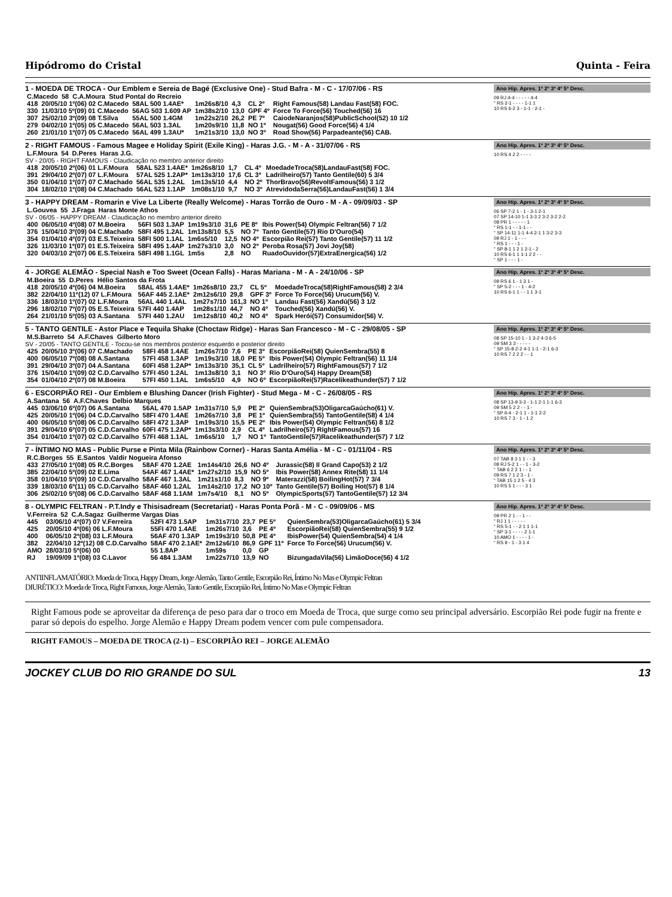Hipódromo do Cristal Quinta - Feira
1 - MOEDA DE TROCA - Our Emblem e Sereia de Bagé (Exclusive One) - Stud Bafra - M - C - 17/07/06 - RS
| C.Macedo | 58 | C.A.Moura | Stud Pontal do Recreio |
| 418 | 20/05/10 1º(06) 02 C.Macedo | 58AL 500 1.4AE* | 1m26s8/10 | 4,3 | CL 2º | Right Famous(58) Landau Fast(58) FOC. |
| 330 | 11/03/10 5º(09) 01 C.Macedo | 56AG 503 1.609 AP | 1m38s2/10 | 13,0 | GPF 4º | Force To Force(56) Touched(56) 16 |
| 307 | 25/02/10 3º(09) 08 T.Silva | 55AL 500 1.4GM | 1m22s2/10 | 26,2 | PE 7º | CaiodeNaranjos(58)PublicSchool(52) 10 1/2 |
| 279 | 04/02/10 1º(05) 05 C.Macedo | 56AL 503 1.3AL | 1m20s9/10 | 11,8 | NO 1º | Nougat(56) Good Force(56) 4 1/4 |
| 260 | 21/01/10 1º(07) 05 C.Macedo | 56AL 499 1.3AU* | 1m21s3/10 | 13,0 | NO 3º | Road Show(56) Parpadeante(56) CAB. |
Ano Hip. Apres. 1º 2º 3º 4º 5º Desc.
09 RJ 4-4 - - - - - 4-4
“ RS 2-1 - - - - 1-1 1
10 RS 6-2 3 - 1-1 - 2-1 -
2 - RIGHT FAMOUS - Famous Magee e Holiday Spirit (Exile King) - Haras J.G. - M - A - 31/07/06 - RS
| L.F.Moura | 54 | D.Peres | Haras J.G. |
SV - 20/05 - RIGHT FAMOUS - Claudicação no membro anterior direito
| 418 | 20/05/10 2º(06) 01 L.F.Moura | 58AL 523 1.4AE* | 1m26s8/10 | 1,7 | CL 4º | MoedadeTroca(58)LandauFast(58) FOC. |
| 391 | 29/04/10 2º(07) 07 L.F.Moura | 57AL 525 1.2AP* | 1m13s3/10 | 17,6 | CL 3º | Ladrilheiro(57) Tanto Gentile(60) 5 3/4 |
| 350 | 01/04/10 1º(07) 07 C.Machado | 56AL 535 1.2AL | 1m13s5/10 | 4,4 | NO 2º | ThorBravo(56)RevoltFamous(56) 3 1/2 |
| 304 | 18/02/10 1º(08) 04 C.Machado | 56AL 523 1.1AP | 1m08s1/10 | 9,7 | NO 3º | AtrevidodaSerra(56)LandauFast(56) 1 3/4 |
Ano Hip. Apres. 1º 2º 3º 4º 5º Desc.
10 RS 4 2 2 - - - -
3 - HAPPY DREAM - Romarin e Vive La Liberte (Really Welcome) - Haras Torrão de Ouro - M - A - 09/09/03 - SP
| L.Gouvea | 55 | J.Fraga | Haras Monte Athos |
SV - 06/05 - HAPPY DREAM - Claudicação no membro anterior direito
| 400 | 06/05/10 4º(08) 07 M.Boeira | 56FI 503 1.3AP | 1m19s3/10 | 31,6 | PE 8º | Ibis Power(54) Olympic Feltran(56) 7 1/2 |
| 376 | 15/04/10 3º(09) 04 C.Machado | 58FI 495 1.2AL | 1m13s8/10 | 5,5 | NO 7º | Tanto Gentile(57) Rio D'Ouro(54) |
| 354 | 01/04/10 4º(07) 03 E.S.Teixeira | 58FI 500 1.1AL | 1m6s5/10 | 12,5 | NO 4º | Escorpião Rei(57) Tanto Gentile(57) 11 1/2 |
| 326 | 11/03/10 1º(07) 01 E.S.Teixeira | 58FI 495 1.4AP | 1m27s3/10 | 3,0 | NO 2º | Peroba Rosa(57) Jovi Joy(58) |
| 320 | 04/03/10 2º(07) 06 E.S.Teixeira | 58FI 498 1.1GL | 1m5s | 2,8 | NO | RuadoOuvidor(57)ExtraEnergica(56) 1/2 |
Ano Hip. Apres. 1º 2º 3º 4º 5º Desc.
06 SP 7-2 1 - 1 - 3-1 2-1
07 SP 14-10 1-1 3-3 2 3-2 3-2 2-2
08 PR 1 - - - - - 1
“ RS 1-1 - - 1-1 - -
“ SP 14-11 1-1 4-4 2-1 1 3-2 3-3
09 RJ 1 - 1 - - -
“ RS 1 - - - 1 -
“ SP 8-1 1 2 1 2-1 - 2
10 RS 6-1 1 1-1 2 2 - -
“ SP 1 - - - 1 -
4 - JORGE ALEMÃO - Special Nash e Too Sweet (Ocean Falls) - Haras Mariana - M - A - 24/10/06 - SP
| M.Boeira | 55 | D.Peres | Hélio Santos da Frota |
| 418 | 20/05/10 4º(06) 04 M.Boeira | 58AL 455 1.4AE* | 1m26s8/10 | 23,7 | CL 5º | MoedadeTroca(58)RightFamous(58) 2 3/4 |
| 382 | 22/04/10 11º(12) 07 L.F.Moura | 56AF 445 2.1AE* | 2m12s6/10 | 29,8 | GPF 3º | Force To Force(56) Urucum(56) V. |
| 336 | 18/03/10 1º(07) 02 L.F.Moura | 56AL 440 1.4AL | 1m27s7/10 | 161,3 | NO 1º | Landau Fast(56) Xandú(56) 3 1/2 |
| 296 | 18/02/10 7º(07) 05 E.S.Teixeira | 57FI 440 1.4AP | 1m28s1/10 | 44,7 | NO 4º | Touched(56) Xandú(56) V. |
| 264 | 21/01/10 5º(05) 03 A.Santana | 57FI 440 1.2AU | 1m12s8/10 | 40,2 | NO 4º | Spark Herói(57) Consumidor(56) V. |
Ano Hip. Apres. 1º 2º 3º 4º 5º Desc.
09 RS 6 1 - 1 3 1 -
“ SP 5-2 - - - 1 - 4-2
10 RS 6-1 1 - - 1 1 3-1
5 - TANTO GENTILE - Astor Place e Tequila Shake (Choctaw Ridge) - Haras San Francesco - M - C - 29/08/05 - SP
| M.S.Barreto | 54 | A.F.Chaves | Gilberto Moro |
SV - 20/05 - TANTO GENTILE - Tocou-se nos membros posterior esquerdo e posterior direito
| 425 | 20/05/10 3º(06) 07 C.Machado | 58FI 458 1.4AE | 1m26s7/10 | 7,6 | PE 3º | EscorpiãoRei(58) QuienSembra(55) 8 |
| 400 | 06/05/10 7º(08) 08 A.Santana | 57FI 458 1.3AP | 1m19s3/10 | 18,0 | PE 5º | Ibis Power(54) Olympic Feltran(56) 11 1/4 |
| 391 | 29/04/10 3º(07) 04 A.Santana | 60FI 458 1.2AP* | 1m13s3/10 | 35,1 | CL 5º | Ladrilheiro(57) RightFamous(57) 7 1/2 |
| 376 | 15/04/10 1º(09) 02 C.D.Carvalho | 57FI 450 1.2AL | 1m13s8/10 | 3,1 | NO 3º | Rio D'Ouro(54) Happy Dream(58) |
| 354 | 01/04/10 2º(07) 08 M.Boeira | 57FI 450 1.1AL | 1m6s5/10 | 4,9 | NO 6º | EscorpiãoRei(57)Racelikeathunder(57) 7 1/2 |
Ano Hip. Apres. 1º 2º 3º 4º 5º Desc.
08 SP 15-10 1 - 1 3-2 4-3 6-5
09 SM 3 3 - - - - -
“ SP 15-8 2-2 4-1 1-1 - 2-1 6-3
10 RS 7 2 2 2 - - 1
6 - ESCORPIÃO REI - Our Emblem e Blushing Dancer (Irish Fighter) - Stud Mega - M - C - 26/08/05 - RS
| A.Santana | 56 | A.F.Chaves | Delbio Marques |
| 445 | 03/06/10 6º(07) 06 A.Santana | 56AL 470 1.5AP | 1m31s7/10 | 5,9 | PE 2º | QuienSembra(53)OligarcaGaúcho(61) V. |
| 425 | 20/05/10 1º(06) 04 C.D.Carvalho | 58FI 470 1.4AE | 1m26s7/10 | 3,8 | PE 1º | QuienSembra(55) TantoGentile(58) 4 1/4 |
| 400 | 06/05/10 5º(08) 06 C.D.Carvalho | 58FI 472 1.3AP | 1m19s3/10 | 15,5 | PE 2º | Ibis Power(54) Olympic Feltran(56) 8 1/2 |
| 391 | 29/04/10 6º(07) 05 C.D.Carvalho | 60FI 475 1.2AP* | 1m13s3/10 | 2,9 | CL 4º | Ladrilheiro(57) RightFamous(57) 16 |
| 354 | 01/04/10 1º(07) 02 C.D.Carvalho | 57FI 468 1.1AL | 1m6s5/10 | 1,7 | NO 1º | TantoGentile(57)Racelikeathunder(57) 7 1/2 |
Ano Hip. Apres. 1º 2º 3º 4º 5º Desc.
08 SP 13-9 3-3 - 1-1 2-1 1-1 6-3
09 SM 5 2 2 - - 1 -
“ SP 6-4 - 2-1 1 - 1-1 2-2
10 RS 7 3 - 1 - 1 2
7 - ÍNTIMO NO MAS - Public Purse e Pinta Mila (Rainbow Corner) - Haras Santa Amélia - M - C - 01/11/04 - RS
| R.C.Borges | 55 | E.Santos | Valdir Nogueira Afonso |
| 433 | 27/05/10 1º(08) 05 R.C.Borges | 58AF 470 1.2AE | 1m14s4/10 | 26,6 | NO 4º | Jurassic(58) Il Grand Capo(53) 2 1/2 |
| 385 | 22/04/10 5º(09) 02 E.Lima | 54AF 467 1.4AE* | 1m27s2/10 | 15,9 | NO 5º | Ibis Power(58) Annex Rite(58) 11 1/4 |
| 358 | 01/04/10 5º(09) 10 C.D.Carvalho | 58AF 467 1.3AL | 1m21s1/10 | 8,3 | NO 9º | Materazzi(58) BoilingHot(57) 7 3/4 |
| 339 | 18/03/10 6º(11) 05 C.D.Carvalho | 58AF 460 1.2AL | 1m14s2/10 | 17,2 | NO 10º | Tanto Gentile(57) Boiling Hot(57) 8 1/4 |
| 306 | 25/02/10 5º(08) 06 C.D.Carvalho | 58AF 468 1.1AM | 1m7s4/10 | 8,1 | NO 5º | OlympicSports(57) TantoGentile(57) 12 3/4 |
Ano Hip. Apres. 1º 2º 3º 4º 5º Desc.
07 TAB 8 3 1 1 - - 3
08 RJ 5-2 1 - - 1 - 3-2
“ TAB 6 2 2 1 - - 1
09 RS 7 1 2 3 - 1 -
“ TAB 15 1 2 5 - 4 3
10 RS 5 1 - - - 3 1
8 - OLYMPIC FELTRAN - P.T.Indy e Thisisadream (Secretariat) - Haras Ponta Porã - M - C - 09/09/06 - MS
| V.Ferreira | 52 | C.A.Sagaz | Guilherme Vargas Dias |
| 445 | 03/06/10 4º(07) 07 V.Ferreira | 52FI 473 1.5AP | 1m31s7/10 | 23,7 | PE 5º | QuienSembra(53)OligarcaGaúcho(61) 5 3/4 |
| 425 | 20/05/10 4º(06) 06 L.F.Moura | 55FI 470 1.4AE | 1m26s7/10 | 3,6 | PE 4º | EscorpiãoRei(58) QuienSembra(55) 9 1/2 |
| 400 | 06/05/10 2º(08) 03 L.F.Moura | 56AF 470 1.3AP | 1m19s3/10 | 50,8 | PE 4º | IbisPower(54) QuienSembra(54) 4 1/4 |
| 382 | 22/04/10 12º(12) 08 C.D.Carvalho | 58AF 470 2.1AE* | 2m12s6/10 | 86,9 | GPF 11º | Force To Force(56) Urucum(56) V. |
| AMO | 28/03/10 5º(06) 00 | 55 1.8AP | 1m59s | 0,0 | GP | |
| RJ | 19/09/09 1º(08) 03 C.Lavor | 56 484 1.3AM | 1m22s7/10 | 13,9 | NO | BizungadaVila(56) LimãoDoce(56) 4 1/2 |
Ano Hip. Apres. 1º 2º 3º 4º 5º Desc.
09 PR 2 1 - - 1 - -
“ RJ 1 1 - - - - -
“ RS 5-1 - - 2 1 1 1-1
“ SP 3-1 - - - - 2 1-1
10 AMO 1 - - - - 1 -
“ RS 9 - 1 - 3 1 4
ANTIINFLAMATÓRIO: Moeda de Troca, Happy Dream, Jorge Alemão, Tanto Gentile, Escorpião Rei, Íntimo No Mas e Olympic Feltran
DIURÉTICO: Moeda de Troca, Right Famous, Jorge Alemão, Tanto Gentile, Escorpião Rei, Íntimo No Mas e Olympic Feltran
Right Famous pode se aproveitar da diferença de peso para dar o troco em Moeda de Troca, que surge como seu principal adversário. Escorpião Rei pode fugir na frente e parar só depois do espelho. Jorge Alemão e Happy Dream podem vencer com pule compensadora.
RIGHT FAMOUS – MOEDA DE TROCA (2-1) – ESCORPIÃO REI – JORGE ALEMÃO
JOCKEY CLUB DO RIO GRANDE DO SUL 13